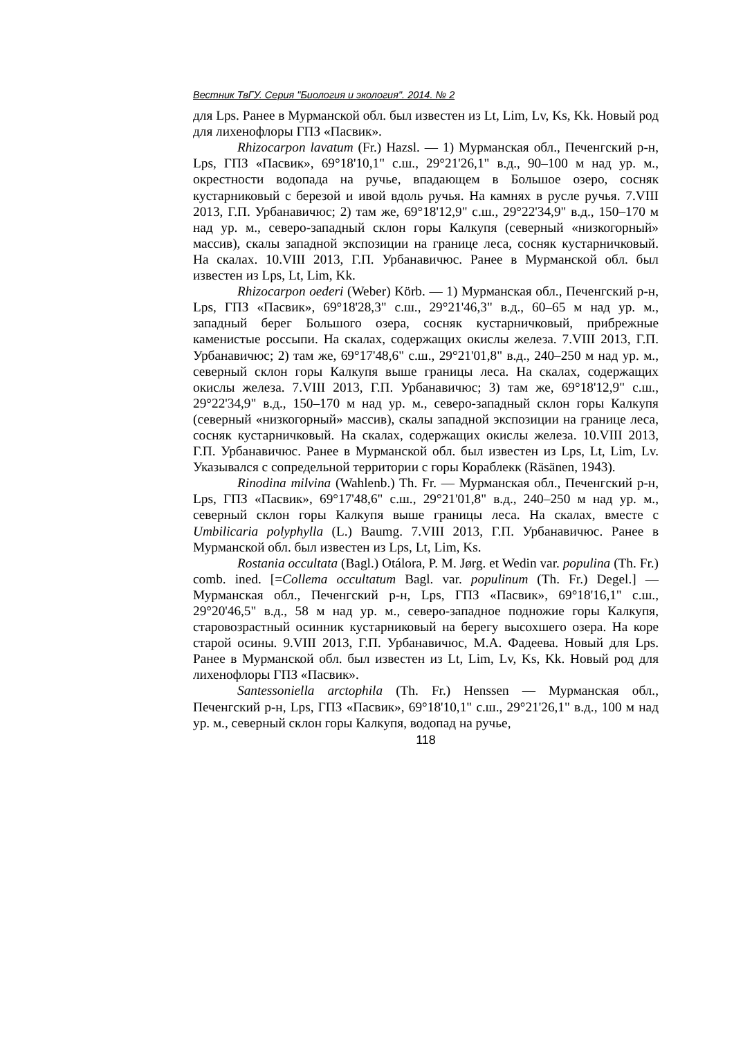Вестник ТвГУ. Серия "Биология и экология". 2014. № 2
для Lps. Ранее в Мурманской обл. был известен из Lt, Lim, Lv, Ks, Kk. Новый род для лихенофлоры ГПЗ «Пасвик».
Rhizocarpon lavatum (Fr.) Hazsl. — 1) Мурманская обл., Печенгский р-н, Lps, ГПЗ «Пасвик», 69°18'10,1" с.ш., 29°21'26,1" в.д., 90–100 м над ур. м., окрестности водопада на ручье, впадающем в Большое озеро, сосняк кустарниковый с березой и ивой вдоль ручья. На камнях в русле ручья. 7.VIII 2013, Г.П. Урбанавичюс; 2) там же, 69°18'12,9" с.ш., 29°22'34,9" в.д., 150–170 м над ур. м., северо-западный склон горы Калкупя (северный «низкогорный» массив), скалы западной экспозиции на границе леса, сосняк кустарничковый. На скалах. 10.VIII 2013, Г.П. Урбанавичюс. Ранее в Мурманской обл. был известен из Lps, Lt, Lim, Kk.
Rhizocarpon oederi (Weber) Körb. — 1) Мурманская обл., Печенгский р-н, Lps, ГПЗ «Пасвик», 69°18'28,3" с.ш., 29°21'46,3" в.д., 60–65 м над ур. м., западный берег Большого озера, сосняк кустарничковый, прибрежные каменистые россыпи. На скалах, содержащих окислы железа. 7.VIII 2013, Г.П. Урбанавичюс; 2) там же, 69°17'48,6" с.ш., 29°21'01,8" в.д., 240–250 м над ур. м., северный склон горы Калкупя выше границы леса. На скалах, содержащих окислы железа. 7.VIII 2013, Г.П. Урбанавичюс; 3) там же, 69°18'12,9" с.ш., 29°22'34,9" в.д., 150–170 м над ур. м., северо-западный склон горы Калкупя (северный «низкогорный» массив), скалы западной экспозиции на границе леса, сосняк кустарничковый. На скалах, содержащих окислы железа. 10.VIII 2013, Г.П. Урбанавичюс. Ранее в Мурманской обл. был известен из Lps, Lt, Lim, Lv. Указывался с сопредельной территории с горы Кораблекк (Räsänen, 1943).
Rinodina milvina (Wahlenb.) Th. Fr. — Мурманская обл., Печенгский р-н, Lps, ГПЗ «Пасвик», 69°17'48,6" с.ш., 29°21'01,8" в.д., 240–250 м над ур. м., северный склон горы Калкупя выше границы леса. На скалах, вместе с Umbilicaria polyphylla (L.) Baumg. 7.VIII 2013, Г.П. Урбанавичюс. Ранее в Мурманской обл. был известен из Lps, Lt, Lim, Ks.
Rostania occultata (Bagl.) Otálora, P. M. Jørg. et Wedin var. populina (Th. Fr.) comb. ined. [=Collema occultatum Bagl. var. populinum (Th. Fr.) Degel.] — Мурманская обл., Печенгский р-н, Lps, ГПЗ «Пасвик», 69°18'16,1" с.ш., 29°20'46,5" в.д., 58 м над ур. м., северо-западное подножие горы Калкупя, старовозрастный осинник кустарниковый на берегу высохшего озера. На коре старой осины. 9.VIII 2013, Г.П. Урбанавичюс, М.А. Фадеева. Новый для Lps. Ранее в Мурманской обл. был известен из Lt, Lim, Lv, Ks, Kk. Новый род для лихенофлоры ГПЗ «Пасвик».
Santessoniella arctophila (Th. Fr.) Henssen — Мурманская обл., Печенгский р-н, Lps, ГПЗ «Пасвик», 69°18'10,1" с.ш., 29°21'26,1" в.д., 100 м над ур. м., северный склон горы Калкупя, водопад на ручье,
118